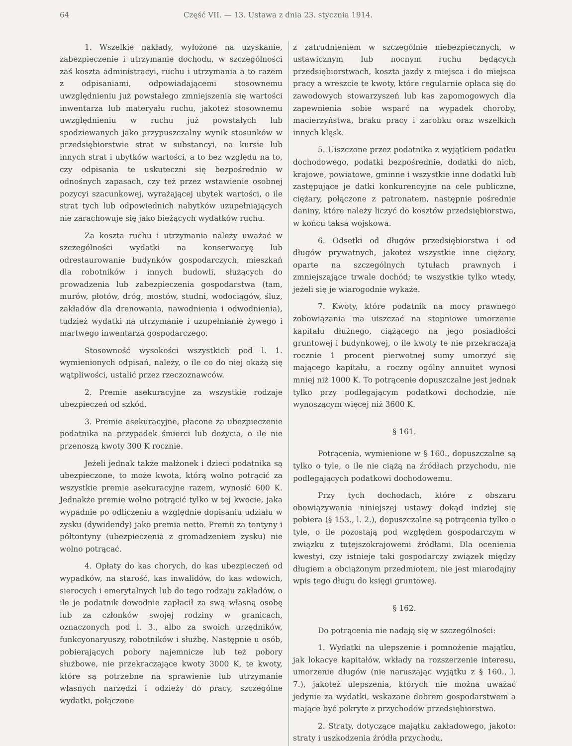64 Część VII. — 13. Ustawa z dnia 23. stycznia 1914.
1. Wszelkie nakłady, wyłożone na uzyskanie, zabezpieczenie i utrzymanie dochodu, w szczególności zaś koszta administracyi, ruchu i utrzymania a to razem z odpisaniami, odpowiadającemi stosownemu uwzględnieniu już powstałego zmniejszenia się wartości inwentarza lub materyału ruchu, jakoteż stosownemu uwzględnieniu w ruchu już powstałych lub spodziewanych jako przypuszczalny wynik stosunków w przedsiębiorstwie strat w substancyi, na kursie lub innych strat i ubytków wartości, a to bez względu na to, czy odpisania te uskuteczni się bezpośrednio w odnośnych zapasach, czy też przez wstawienie osobnej pozycyi szacunkowej, wyrażającej ubytek wartości, o ile strat tych lub odpowiednich nabytków uzupełniających nie zarachowuje się jako bieżących wydatków ruchu.
Za koszta ruchu i utrzymania należy uważać w szczególności wydatki na konserwacyę lub odrestaurowanie budynków gospodarczych, mieszkań dla robotników i innych budowli, służących do prowadzenia lub zabezpieczenia gospodarstwa (tam, murów, płotów, dróg, mostów, studni, wodociągów, śluz, zakładów dla drenowania, nawodnienia i odwodnienia), tudzież wydatki na utrzymanie i uzupełnianie żywego i martwego inwentarza gospodarczego.
Stosowność wysokości wszystkich pod l. 1. wymienionych odpisań, należy, o ile co do niej okażą się wątpliwości, ustalić przez rzeczoznawców.
2. Premie asekuracyjne za wszystkie rodzaje ubezpieczeń od szkód.
3. Premie asekuracyjne, płacone za ubezpieczenie podatnika na przypadek śmierci lub dożycia, o ile nie przenoszą kwoty 300 K rocznie.
Jeżeli jednak także małżonek i dzieci podatnika są ubezpieczone, to może kwota, którą wolno potrącić za wszystkie premie asekuracyjne razem, wynosić 600 K. Jednakże premie wolno potrącić tylko w tej kwocie, jaka wypadnie po odliczeniu a względnie dopisaniu udziału w zysku (dywidendy) jako premia netto. Premii za tontyny i półtontyny (ubezpieczenia z gromadzeniem zysku) nie wolno potrącać.
4. Opłaty do kas chorych, do kas ubezpieczeń od wypadków, na starość, kas inwalidów, do kas wdowich, sierocych i emerytalnych lub do tego rodzaju zakładów, o ile je podatnik dowodnie zapłacił za swą własną osobę lub za członków swojej rodziny w granicach, oznaczonych pod l. 3., albo za swoich urzędników, funkcyonaryuszy, robotników i służbę. Następnie u osób, pobierających pobory najemnicze lub też pobory służbowe, nie przekraczające kwoty 3000 K, te kwoty, które są potrzebne na sprawienie lub utrzymanie własnych narzędzi i odzieży do pracy, szczególne wydatki, połączone
z zatrudnieniem w szczególnie niebezpiecznych, w ustawicznym lub nocnym ruchu będących przedsiębiorstwach, koszta jazdy z miejsca i do miejsca pracy a wreszcie te kwoty, które regularnie opłaca się do zawodowych stowarzyszeń lub kas zapomogowych dla zapewnienia sobie wsparć na wypadek choroby, macierzyństwa, braku pracy i zarobku oraz wszelkich innych klęsk.
5. Uiszczone przez podatnika z wyjątkiem podatku dochodowego, podatki bezpośrednie, dodatki do nich, krajowe, powiatowe, gminne i wszystkie inne dodatki lub zastępujące je datki konkurencyjne na cele publiczne, ciężary, połączone z patronatem, następnie pośrednie daniny, które należy liczyć do kosztów przedsiębiorstwa, w końcu taksa wojskowa.
6. Odsetki od długów przedsiębiorstwa i od długów prywatnych, jakoteż wszystkie inne ciężary, oparte na szczególnych tytułach prawnych i zmniejszające trwale dochód; te wszystkie tylko wtedy, jeżeli się je wiarogodnie wykaże.
7. Kwoty, które podatnik na mocy prawnego zobowiązania ma uiszczać na stopniowe umorzenie kapitału dłużnego, ciążącego na jego posiadłości gruntowej i budynkowej, o ile kwoty te nie przekraczają rocznie 1 procent pierwotnej sumy umorzyć się mającego kapitału, a roczny ogólny annuitet wynosi mniej niż 1000 K. To potrącenie dopuszczalne jest jednak tylko przy podlegającym podatkowi dochodzie, nie wynoszącym więcej niż 3600 K.
§ 161.
Potrącenia, wymienione w § 160., dopuszczalne są tylko o tyle, o ile nie ciążą na źródłach przychodu, nie podlegających podatkowi dochodowemu.
Przy tych dochodach, które z obszaru obowiązywania niniejszej ustawy dokąd indziej się pobiera (§ 153., l. 2.), dopuszczalne są potrącenia tylko o tyle, o ile pozostają pod względem gospodarczym w związku z tutejszokrajowemi źródłami. Dla ocenienia kwestyi, czy istnieje taki gospodarczy związek między długiem a obciążonym przedmiotem, nie jest miarodajny wpis tego długu do księgi gruntowej.
§ 162.
Do potrącenia nie nadają się w szczególności:
1. Wydatki na ulepszenie i pomnożenie majątku, jak lokacye kapitałów, wkłady na rozszerzenie interesu, umorzenie długów (nie naruszając wyjątku z § 160., l. 7.), jakoteż ulepszenia, których nie można uważać jedynie za wydatki, wskazane dobrem gospodarstwem a mające być pokryte z przychodów przedsiębiorstwa.
2. Straty, dotyczące majątku zakładowego, jakoto: straty i uszkodzenia źródła przychodu,